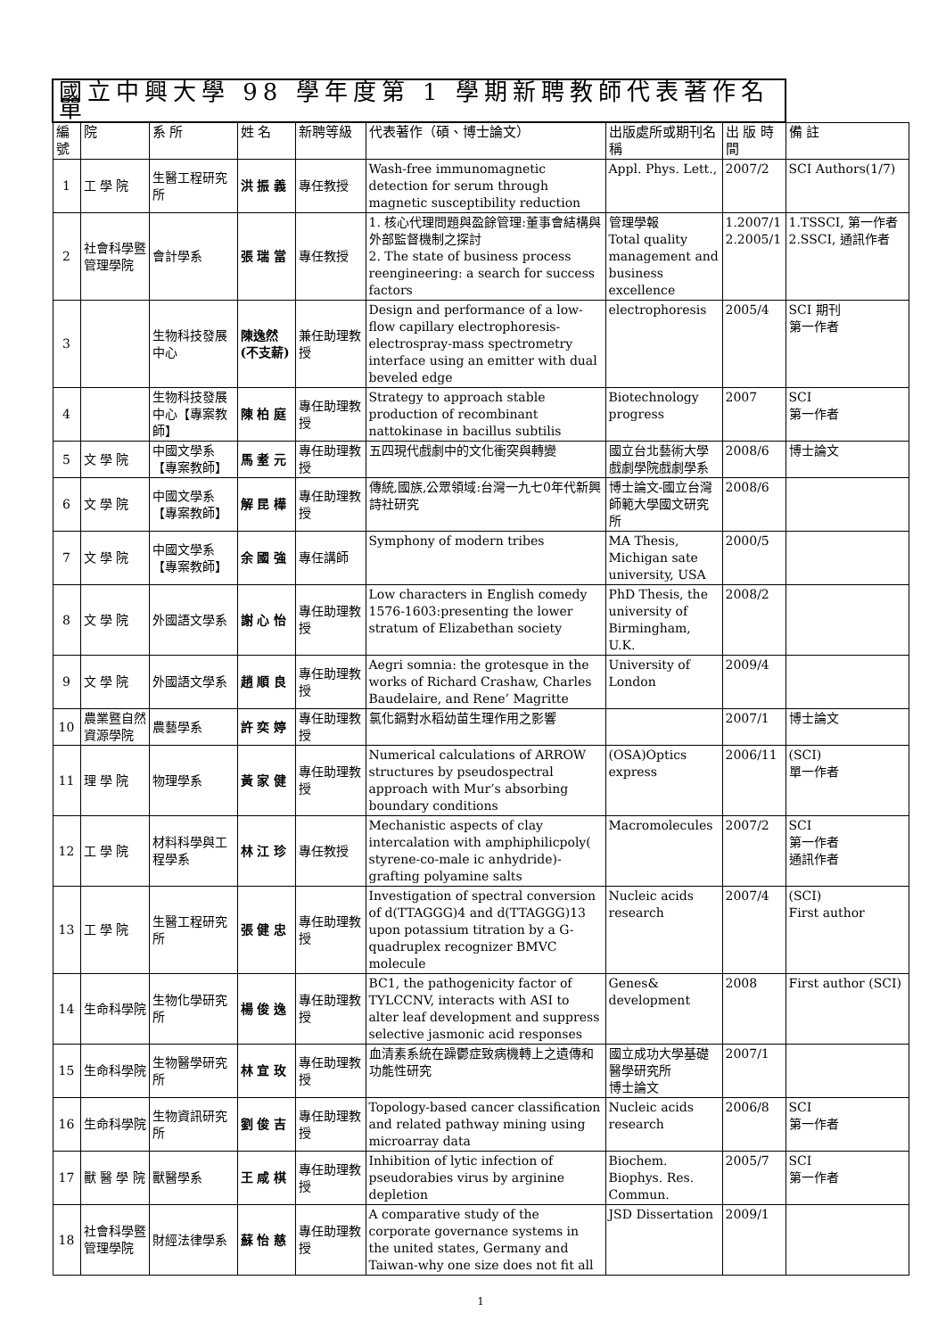| 國立中興大學 98 學年度第 1 學期新聘教師代表著作名單 | | | | | | | | |
| --- | --- | --- | --- | --- | --- | --- | --- | --- |
| 編號 | 院 | 系 所 | 姓 名 | 新聘等級 | 代表著作（碩、博士論文） | 出版處所或期刊名稱 | 出 版 時 間 | 備 註 |
| 1 | 工 學 院 | 生醫工程研究所 | 洪 振 義 | 專任教授 | Wash-free immunomagnetic detection for serum through magnetic susceptibility reduction | Appl. Phys. Lett., | 2007/2 | SCI Authors(1/7) |
| 2 | 社會科學暨管理學院 | 會計學系 | 張 瑞 當 | 專任教授 | 1. 核心代理問題與盈餘管理:董事會結構與外部監督機制之探討 2. The state of business process reengineering: a search for success factors | 管理學報 Total quality management and business excellence | 1.2007/1 2.2005/1 | 1.TSSCI, 第一作者 2.SSCI, 通訊作者 |
| 3 | | 生物科技發展中心 | 陳逸然(不支薪) | 兼任助理教授 | Design and performance of a low-flow capillary electrophoresis-electrospray-mass spectrometry interface using an emitter with dual beveled edge | electrophoresis | 2005/4 | SCI 期刊 第一作者 |
| 4 | | 生物科技發展中心【專案教師】 | 陳 柏 庭 | 專任助理教授 | Strategy to approach stable production of recombinant nattokinase in bacillus subtilis | Biotechnology progress | 2007 | SCI 第一作者 |
| 5 | 文 學 院 | 中國文學系【專案教師】 | 馬 耊 元 | 專任助理教授 | 五四現代戲劇中的文化衝突與轉變 | 國立台北藝術大學戲劇學院戲劇學系 | 2008/6 | 博士論文 |
| 6 | 文 學 院 | 中國文學系【專案教師】 | 解 昆 樺 | 專任助理教授 | 傳統,國族,公眾領域:台灣一九七0年代新興詩社研究 | 博士論文-國立台灣師範大學國文研究所 | 2008/6 | |
| 7 | 文 學 院 | 中國文學系【專案教師】 | 余 國 強 | 專任講師 | Symphony of modern tribes | MA Thesis, Michigan sate university, USA | 2000/5 | |
| 8 | 文 學 院 | 外國語文學系 | 謝 心 怡 | 專任助理教授 | Low characters in English comedy 1576-1603:presenting the lower stratum of Elizabethan society | PhD Thesis, the university of Birmingham, U.K. | 2008/2 | |
| 9 | 文 學 院 | 外國語文學系 | 趙 順 良 | 專任助理教授 | Aegri somnia: the grotesque in the works of Richard Crashaw, Charles Baudelaire, and Rene’ Magritte | University of London | 2009/4 | |
| 10 | 農業暨自然資源學院 | 農藝學系 | 許 奕 婷 | 專任助理教授 | 氯化鎘對水稻幼苗生理作用之影響 | | 2007/1 | 博士論文 |
| 11 | 理 學 院 | 物理學系 | 黃 家 健 | 專任助理教授 | Numerical calculations of ARROW structures by pseudospectral approach with Mur’s absorbing boundary conditions | (OSA)Optics express | 2006/11 | (SCI) 單一作者 |
| 12 | 工 學 院 | 材料科學與工程學系 | 林 江 珍 | 專任教授 | Mechanistic aspects of clay intercalation with amphiphilicpoly( styrene-co-male ic anhydride)-grafting polyamine salts | Macromolecules | 2007/2 | SCI 第一作者 通訊作者 |
| 13 | 工 學 院 | 生醫工程研究所 | 張 健 忠 | 專任助理教授 | Investigation of spectral conversion of d(TTAGGG)4 and d(TTAGGG)13 upon potassium titration by a G-quadruplex recognizer BMVC molecule | Nucleic acids research | 2007/4 | (SCI) First author |
| 14 | 生命科學院 | 生物化學研究所 | 楊 俊 逸 | 專任助理教授 | BC1, the pathogenicity factor of TYLCCNV, interacts with ASI to alter leaf development and suppress selective jasmonic acid responses | Genes& development | 2008 | First author (SCI) |
| 15 | 生命科學院 | 生物醫學研究所 | 林 宜 玫 | 專任助理教授 | 血清素系統在躁鬱症致病機轉上之遺傳和功能性研究 | 國立成功大學基礎醫學研究所 博士論文 | 2007/1 | |
| 16 | 生命科學院 | 生物資訊研究所 | 劉 俊 吉 | 專任助理教授 | Topology-based cancer classification and related pathway mining using microarray data | Nucleic acids research | 2006/8 | SCI 第一作者 |
| 17 | 獸 醫 學 院 | 獸醫學系 | 王 咸 棋 | 專任助理教授 | Inhibition of lytic infection of pseudorabies virus by arginine depletion | Biochem. Biophys. Res. Commun. | 2005/7 | SCI 第一作者 |
| 18 | 社會科學暨管理學院 | 財經法律學系 | 蘇 怡 慈 | 專任助理教授 | A comparative study of the corporate governance systems in the united states, Germany and Taiwan-why one size does not fit all | JSD Dissertation | 2009/1 | |
1